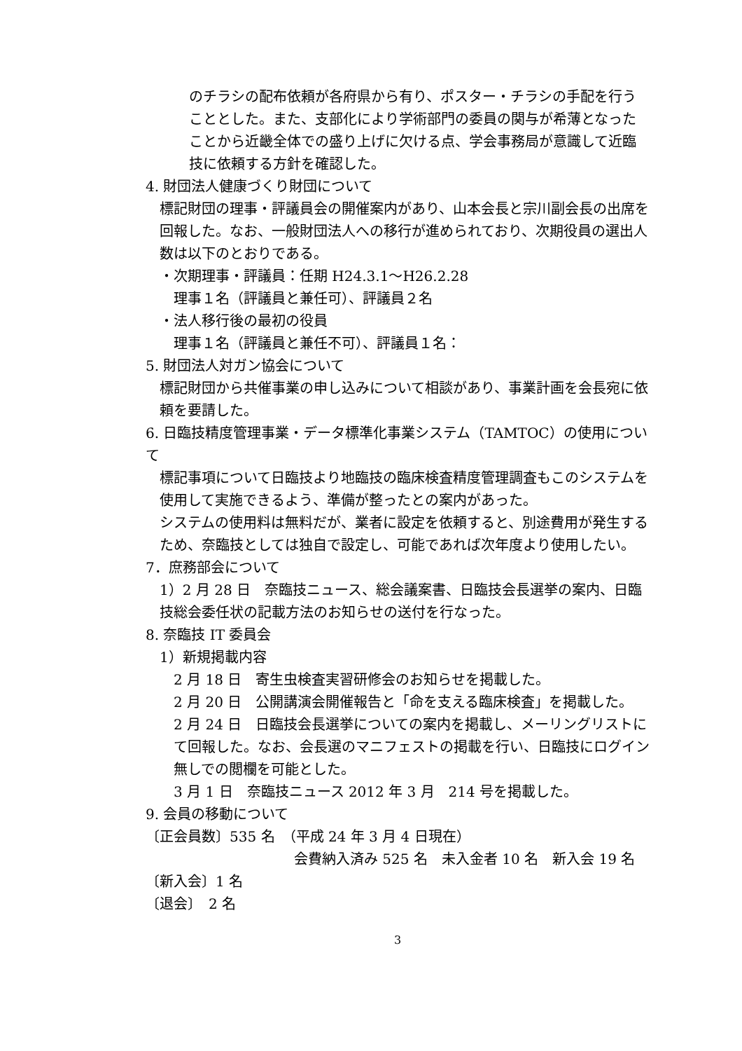のチラシの配布依頼が各府県から有り、ポスター・チラシの手配を行うこととした。また、支部化により学術部門の委員の関与が希薄となったことから近畿全体での盛り上げに欠ける点、学会事務局が意識して近臨技に依頼する方針を確認した。
4. 財団法人健康づくり財団について
標記財団の理事・評議員会の開催案内があり、山本会長と宗川副会長の出席を回報した。なお、一般財団法人への移行が進められており、次期役員の選出人数は以下のとおりである。
・次期理事・評議員：任期 H24.3.1～H26.2.28
理事１名（評議員と兼任可）、評議員２名
・法人移行後の最初の役員
理事１名（評議員と兼任不可）、評議員１名：
5. 財団法人対ガン協会について
標記財団から共催事業の申し込みについて相談があり、事業計画を会長宛に依頼を要請した。
6. 日臨技精度管理事業・データ標準化事業システム（TAMTOC）の使用について
標記事項について日臨技より地臨技の臨床検査精度管理調査もこのシステムを使用して実施できるよう、準備が整ったとの案内があった。
システムの使用料は無料だが、業者に設定を依頼すると、別途費用が発生するため、奈臨技としては独自で設定し、可能であれば次年度より使用したい。
7．庶務部会について
1）2 月 28 日　奈臨技ニュース、総会議案書、日臨技会長選挙の案内、日臨技総会委任状の記載方法のお知らせの送付を行なった。
8. 奈臨技 IT 委員会
1）新規掲載内容
2 月 18 日　寄生虫検査実習研修会のお知らせを掲載した。
2 月 20 日　公開講演会開催報告と「命を支える臨床検査」を掲載した。
2 月 24 日　日臨技会長選挙についての案内を掲載し、メーリングリストにて回報した。なお、会長選のマニフェストの掲載を行い、日臨技にログイン無しでの閲欄を可能とした。
3 月 1 日　奈臨技ニュース 2012 年 3 月　214 号を掲載した。
9. 会員の移動について
〔正会員数〕535 名　（平成 24 年 3 月 4 日現在）
会費納入済み 525 名　未入金者 10 名　新入会 19 名
〔新入会〕1 名
〔退会〕　2 名
3